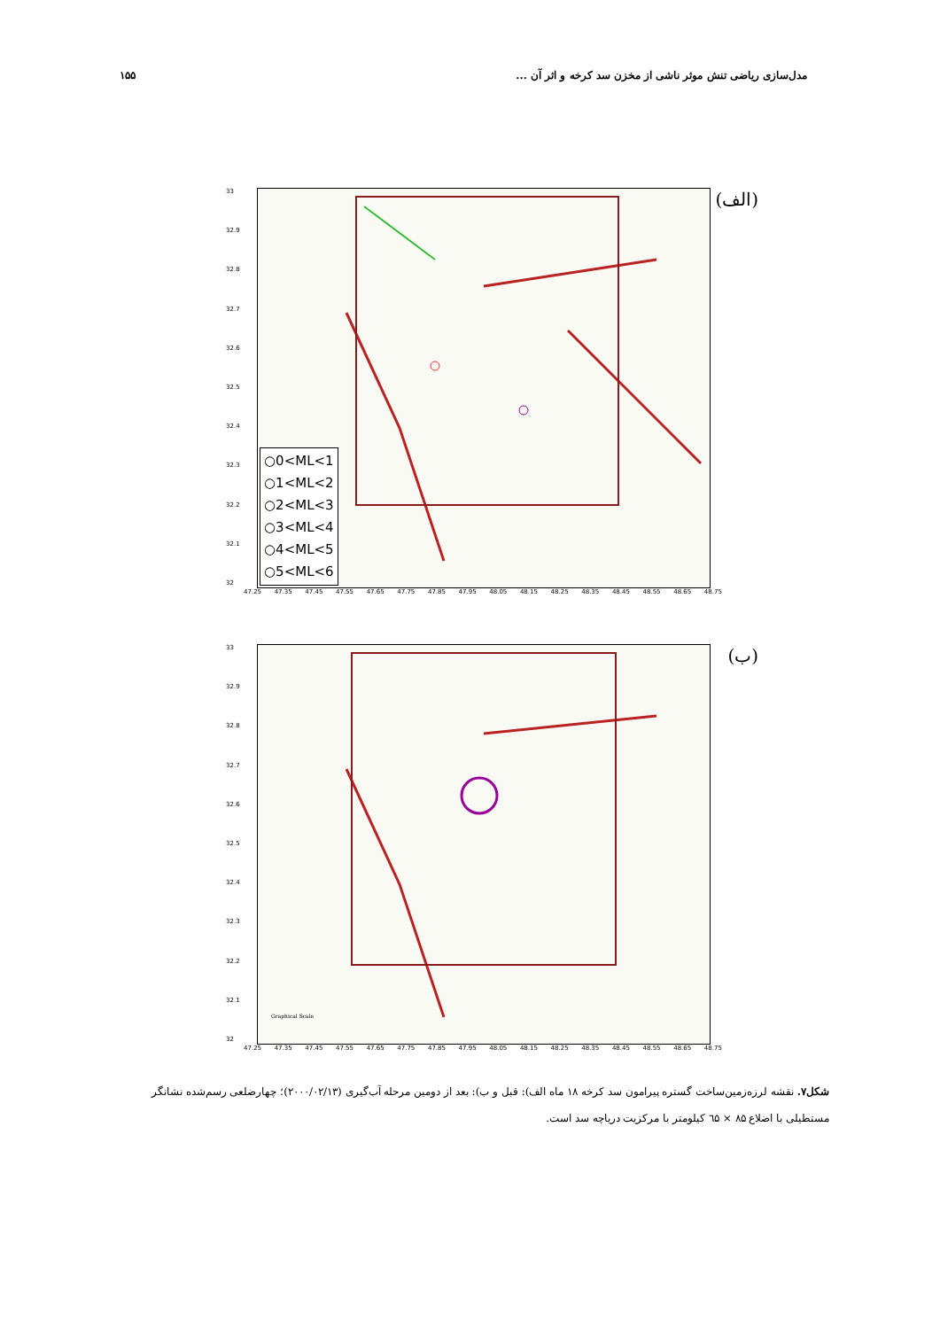مدل‌سازی ریاضی تنش موثر ناشی از مخزن سد کرخه و اثر آن ... ۱۵۵
33
32.9
32.8
32.7
32.6
32.5
32.4
32.3
32.2
32.1
32
○0<ML<1
○1<ML<2
○2<ML<3
○3<ML<4
○4<ML<5
○5<ML<6
(الف)
47.25 47.35 47.45 47.55 47.65 47.75 47.85 47.95 48.05 48.15 48.25 48.35 48.45 48.55 48.65 48.75
33
32.9
32.8
32.7
32.6
32.5
32.4
32.3
32.2
32.1
32
(ب)
Graphical Scale
47.25 47.35 47.45 47.55 47.65 47.75 47.85 47.95 48.05 48.15 48.25 48.35 48.45 48.55 48.65 48.75
شکل۷. نقشه لرزه‌زمین‌ساخت گستره پیرامون سد کرخه ۱۸ ماه الف): قبل و ب): بعد از دومین مرحله آب‌گیری (۲۰۰۰/۰۲/۱۳)؛ چهارضلعی رسم‌شده نشانگر مستطیلی با اضلاع ۸۵ × ٦۵ کیلومتر با مرکزیت دریاچه سد است.